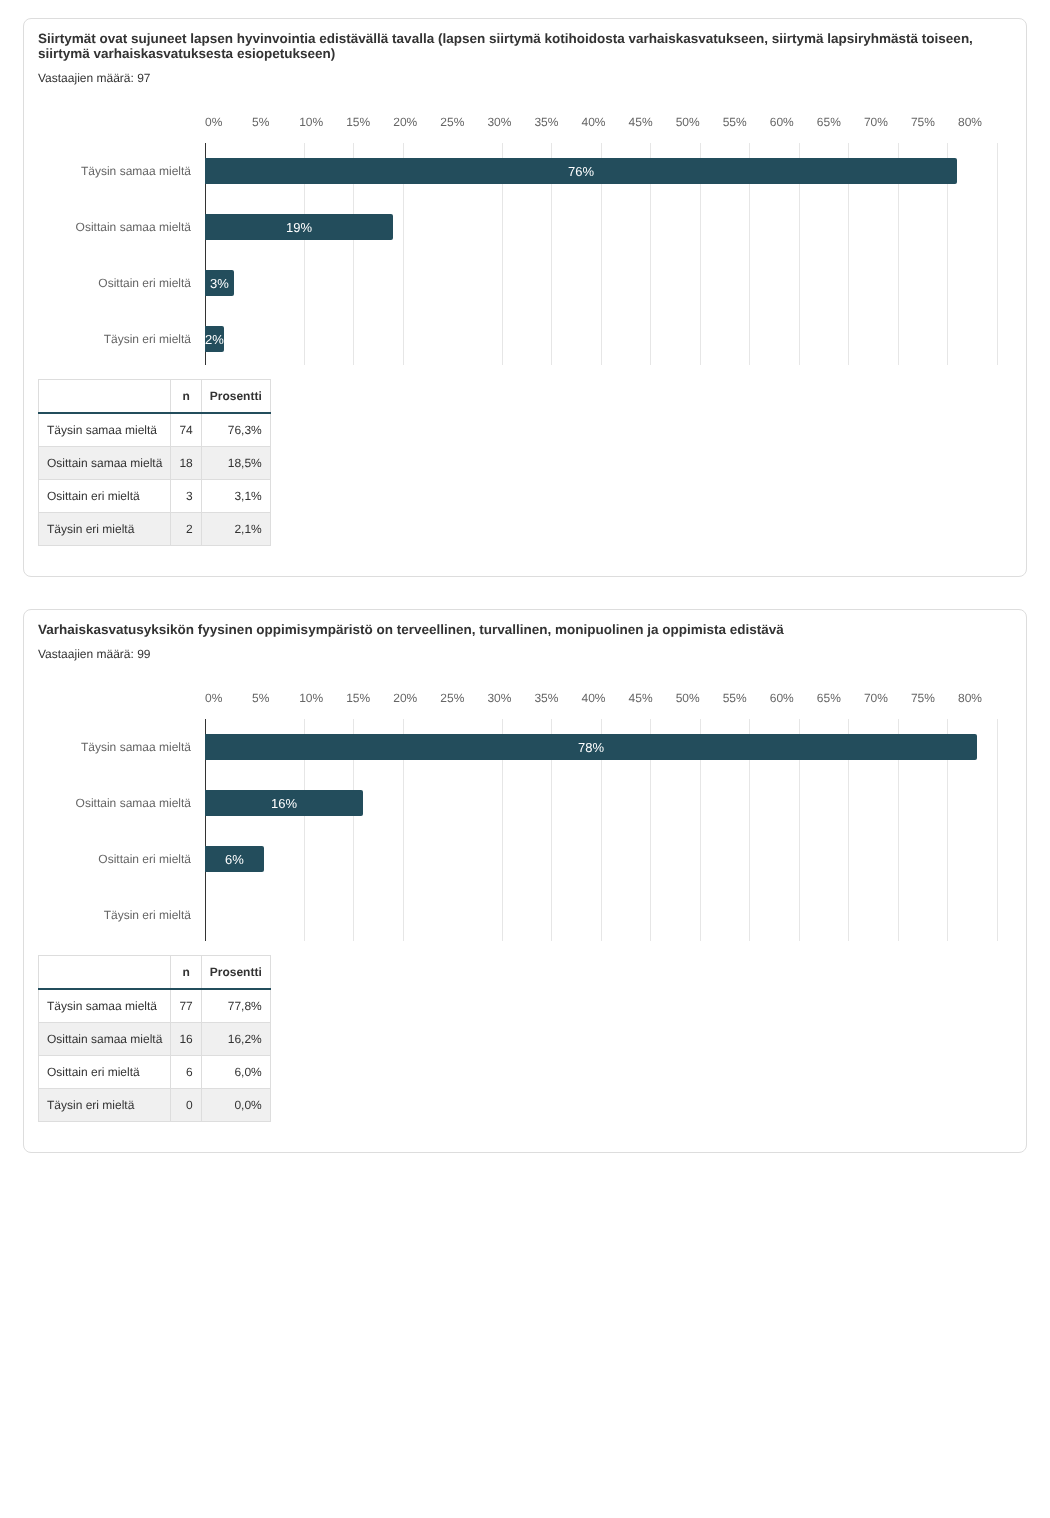Siirtymät ovat sujuneet lapsen hyvinvointia edistävällä tavalla (lapsen siirtymä kotihoidosta varhaiskasvatukseen, siirtymä lapsiryhmästä toiseen, siirtymä varhaiskasvatuksesta esiopetukseen)
Vastaajien määrä: 97
0% 5% 10% 15% 20% 25% 30% 35% 40% 45% 50% 55% 60% 65% 70% 75% 80%
Täysin samaa mieltä
76%
Osittain samaa mieltä
19%
Osittain eri mieltä
3%
Täysin eri mieltä
2%
| | n | Prosentti |
| --- | --- | --- |
| Täysin samaa mieltä | 74 | 76,3% |
| Osittain samaa mieltä | 18 | 18,5% |
| Osittain eri mieltä | 3 | 3,1% |
| Täysin eri mieltä | 2 | 2,1% |
Varhaiskasvatusyksikön fyysinen oppimisympäristö on terveellinen, turvallinen, monipuolinen ja oppimista edistävä
Vastaajien määrä: 99
0% 5% 10% 15% 20% 25% 30% 35% 40% 45% 50% 55% 60% 65% 70% 75% 80%
Täysin samaa mieltä
78%
Osittain samaa mieltä
16%
Osittain eri mieltä
6%
Täysin eri mieltä
| | n | Prosentti |
| --- | --- | --- |
| Täysin samaa mieltä | 77 | 77,8% |
| Osittain samaa mieltä | 16 | 16,2% |
| Osittain eri mieltä | 6 | 6,0% |
| Täysin eri mieltä | 0 | 0,0% |